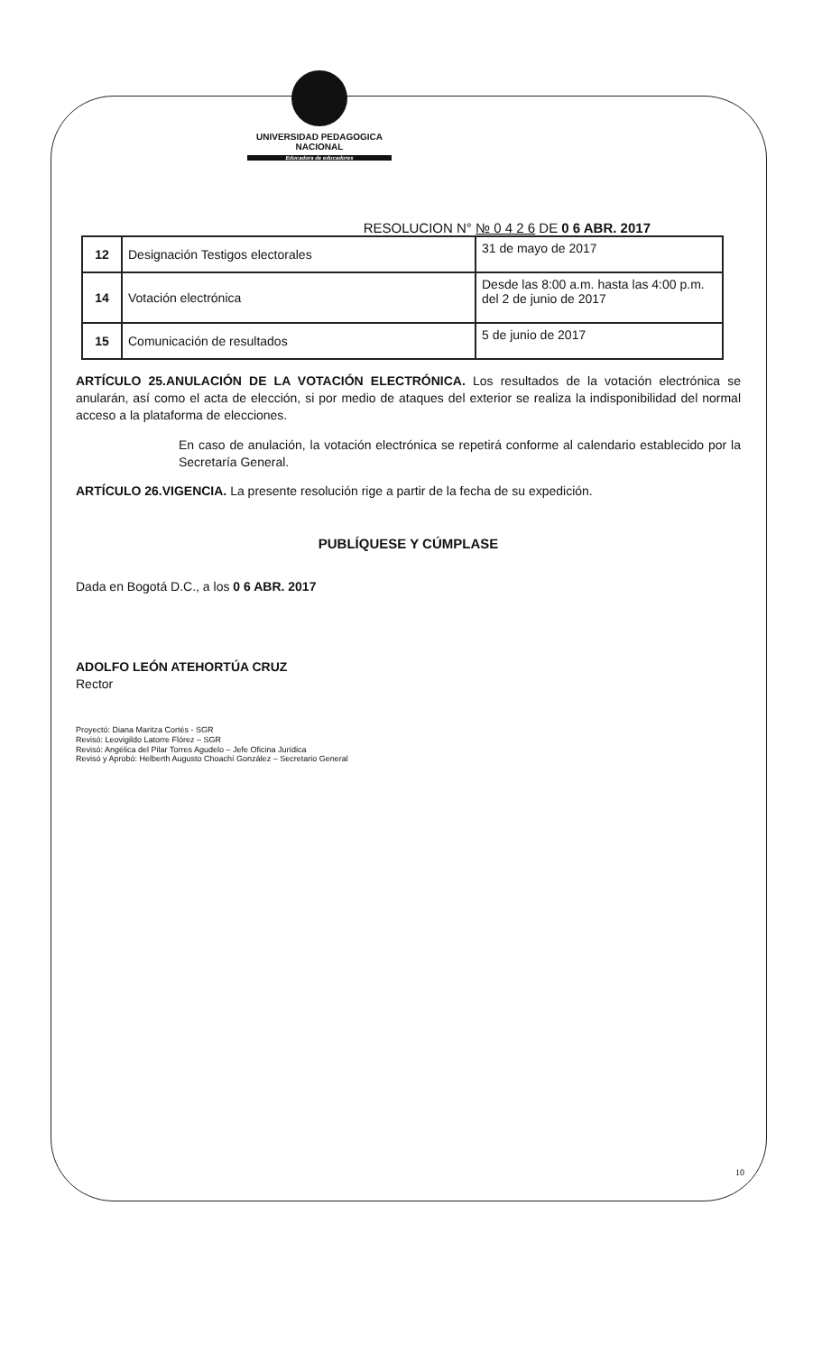UNIVERSIDAD PEDAGOGICA
NACIONAL
Educadora de educadores
RESOLUCION N° № 0 4 2 6 DE 0 6 ABR. 2017
| 12 | Designación Testigos electorales | 31 de mayo de 2017 |
| 14 | Votación electrónica | Desde las 8:00 a.m. hasta las 4:00 p.m. del 2 de junio de 2017 |
| 15 | Comunicación de resultados | 5 de junio de 2017 |
ARTÍCULO 25.ANULACIÓN DE LA VOTACIÓN ELECTRÓNICA. Los resultados de la votación electrónica se anularán, así como el acta de elección, si por medio de ataques del exterior se realiza la indisponibilidad del normal acceso a la plataforma de elecciones.
En caso de anulación, la votación electrónica se repetirá conforme al calendario establecido por la Secretaría General.
ARTÍCULO 26.VIGENCIA. La presente resolución rige a partir de la fecha de su expedición.
PUBLÍQUESE Y CÚMPLASE
Dada en Bogotá D.C., a los 0 6 ABR. 2017
ADOLFO LEÓN ATEHORTÚA CRUZ
Rector
Proyectó: Diana Maritza Cortés - SGR
Revisó: Leovigildo Latorre Flórez – SGR
Revisó: Angélica del Pilar Torres Agudelo – Jefe Oficina Jurídica
Revisó y Aprobó: Helberth Augusto Choachí González – Secretario General
10